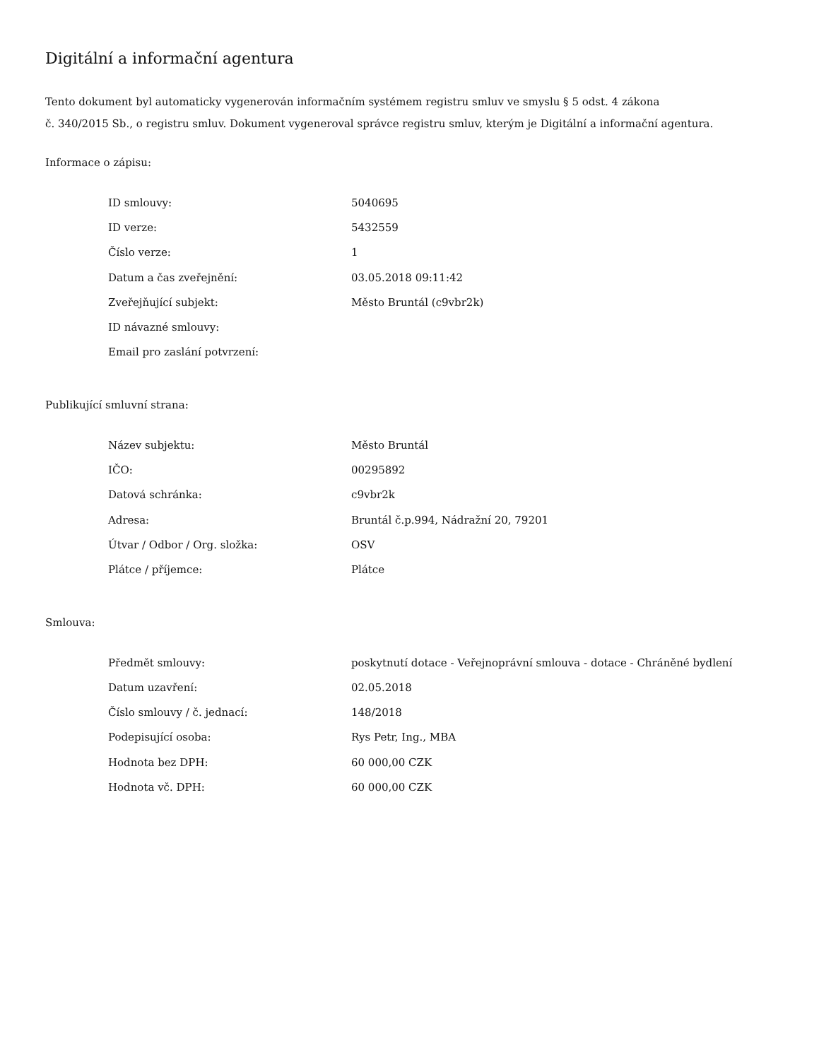Digitální a informační agentura
Tento dokument byl automaticky vygenerován informačním systémem registru smluv ve smyslu § 5 odst. 4 zákona
č. 340/2015 Sb., o registru smluv. Dokument vygeneroval správce registru smluv, kterým je Digitální a informační agentura.
Informace o zápisu:
| ID smlouvy: | 5040695 |
| ID verze: | 5432559 |
| Číslo verze: | 1 |
| Datum a čas zveřejnění: | 03.05.2018 09:11:42 |
| Zveřejňující subjekt: | Město Bruntál (c9vbr2k) |
| ID návazné smlouvy: | |
| Email pro zaslání potvrzení: | |
Publikující smluvní strana:
| Název subjektu: | Město Bruntál |
| IČO: | 00295892 |
| Datová schránka: | c9vbr2k |
| Adresa: | Bruntál č.p.994, Nádražní 20, 79201 |
| Útvar / Odbor / Org. složka: | OSV |
| Plátce / příjemce: | Plátce |
Smlouva:
| Předmět smlouvy: | poskytnutí dotace - Veřejnoprávní smlouva - dotace - Chráněné bydlení |
| Datum uzavření: | 02.05.2018 |
| Číslo smlouvy / č. jednací: | 148/2018 |
| Podepisující osoba: | Rys Petr, Ing., MBA |
| Hodnota bez DPH: | 60 000,00 CZK |
| Hodnota vč. DPH: | 60 000,00 CZK |